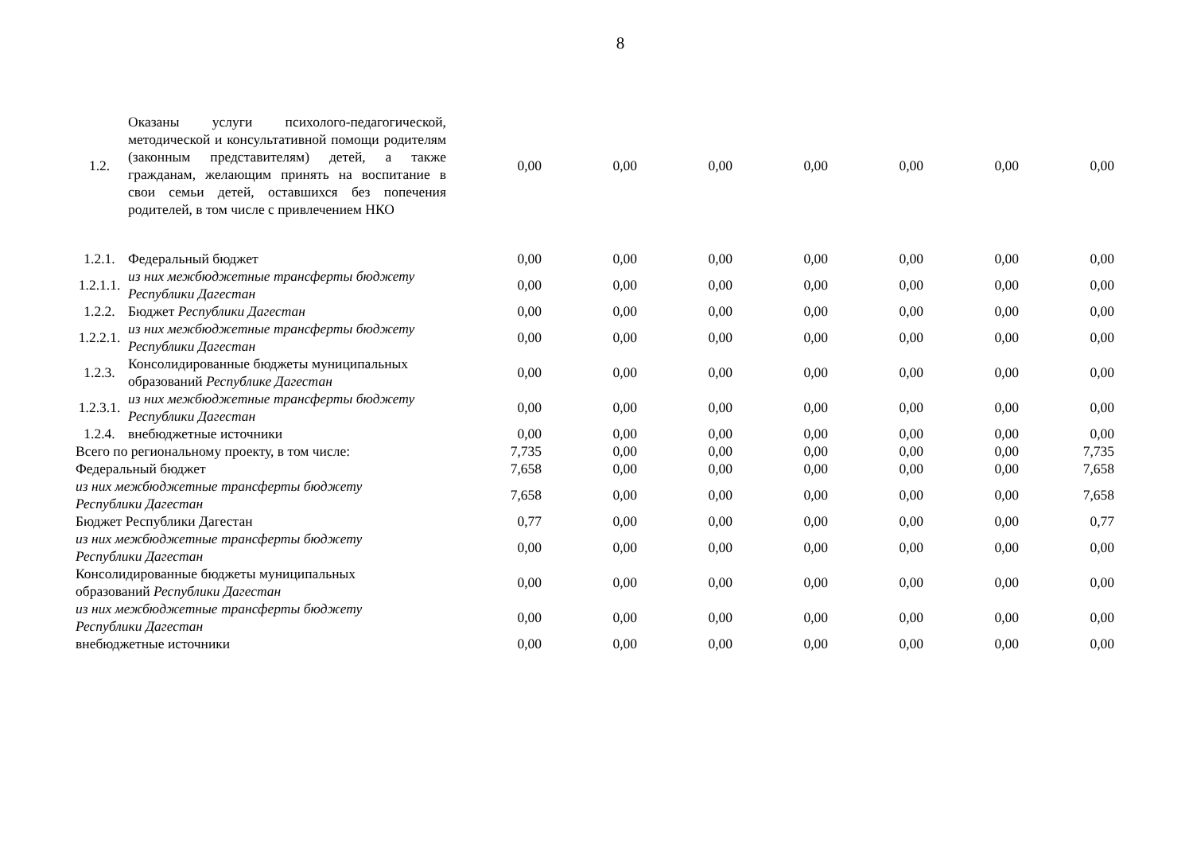8
| 1.2. | Оказаны услуги психолого-педагогической, методической и консультативной помощи родителям (законным представителям) детей, а также гражданам, желающим принять на воспитание в свои семьи детей, оставшихся без попечения родителей, в том числе с привлечением НКО | 0,00 | 0,00 | 0,00 | 0,00 | 0,00 | 0,00 | 0,00 |
| 1.2.1. | Федеральный бюджет | 0,00 | 0,00 | 0,00 | 0,00 | 0,00 | 0,00 | 0,00 |
| 1.2.1.1. | из них межбюджетные трансферты бюджету Республики Дагестан | 0,00 | 0,00 | 0,00 | 0,00 | 0,00 | 0,00 | 0,00 |
| 1.2.2. | Бюджет Республики Дагестан | 0,00 | 0,00 | 0,00 | 0,00 | 0,00 | 0,00 | 0,00 |
| 1.2.2.1. | из них межбюджетные трансферты бюджету Республики Дагестан | 0,00 | 0,00 | 0,00 | 0,00 | 0,00 | 0,00 | 0,00 |
| 1.2.3. | Консолидированные бюджеты муниципальных образований Республике Дагестан | 0,00 | 0,00 | 0,00 | 0,00 | 0,00 | 0,00 | 0,00 |
| 1.2.3.1. | из них межбюджетные трансферты бюджету Республики Дагестан | 0,00 | 0,00 | 0,00 | 0,00 | 0,00 | 0,00 | 0,00 |
| 1.2.4. | внебюджетные источники | 0,00 | 0,00 | 0,00 | 0,00 | 0,00 | 0,00 | 0,00 |
| Всего по региональному проекту, в том числе: | | 7,735 | 0,00 | 0,00 | 0,00 | 0,00 | 0,00 | 7,735 |
| Федеральный бюджет | | 7,658 | 0,00 | 0,00 | 0,00 | 0,00 | 0,00 | 7,658 |
| из них межбюджетные трансферты бюджету Республики Дагестан | | 7,658 | 0,00 | 0,00 | 0,00 | 0,00 | 0,00 | 7,658 |
| Бюджет Республики Дагестан | | 0,77 | 0,00 | 0,00 | 0,00 | 0,00 | 0,00 | 0,77 |
| из них межбюджетные трансферты бюджету Республики Дагестан | | 0,00 | 0,00 | 0,00 | 0,00 | 0,00 | 0,00 | 0,00 |
| Консолидированные бюджеты муниципальных образований Республики Дагестан | | 0,00 | 0,00 | 0,00 | 0,00 | 0,00 | 0,00 | 0,00 |
| из них межбюджетные трансферты бюджету Республики Дагестан | | 0,00 | 0,00 | 0,00 | 0,00 | 0,00 | 0,00 | 0,00 |
| внебюджетные источники | | 0,00 | 0,00 | 0,00 | 0,00 | 0,00 | 0,00 | 0,00 |